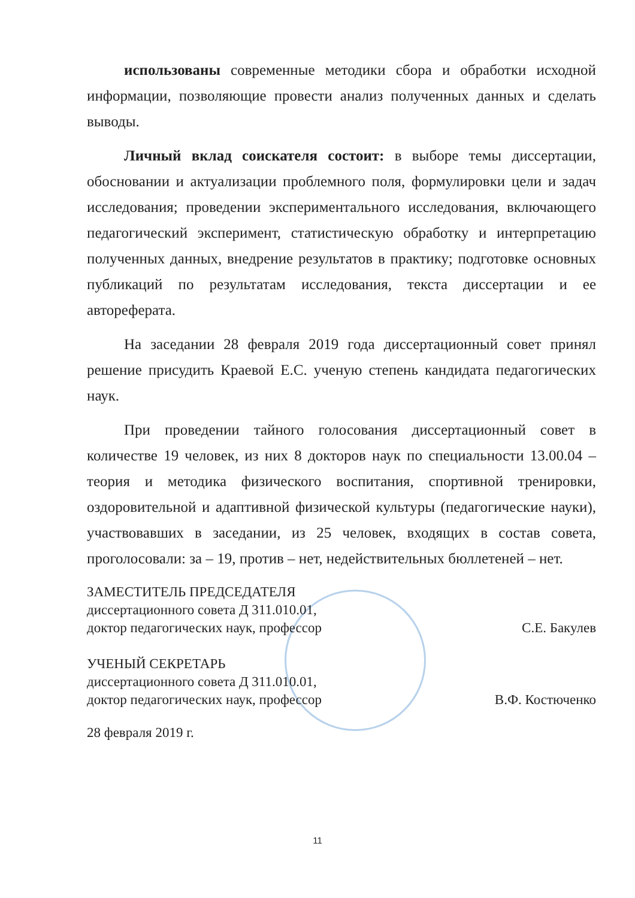использованы современные методики сбора и обработки исходной информации, позволяющие провести анализ полученных данных и сделать выводы.
Личный вклад соискателя состоит: в выборе темы диссертации, обосновании и актуализации проблемного поля, формулировки цели и задач исследования; проведении экспериментального исследования, включающего педагогический эксперимент, статистическую обработку и интерпретацию полученных данных, внедрение результатов в практику; подготовке основных публикаций по результатам исследования, текста диссертации и ее автореферата.
На заседании 28 февраля 2019 года диссертационный совет принял решение присудить Краевой Е.С. ученую степень кандидата педагогических наук.
При проведении тайного голосования диссертационный совет в количестве 19 человек, из них 8 докторов наук по специальности 13.00.04 – теория и методика физического воспитания, спортивной тренировки, оздоровительной и адаптивной физической культуры (педагогические науки), участвовавших в заседании, из 25 человек, входящих в состав совета, проголосовали: за – 19, против – нет, недействительных бюллетеней – нет.
ЗАМЕСТИТЕЛЬ ПРЕДСЕДАТЕЛЯ
диссертационного совета Д 311.010.01,
доктор педагогических наук, профессор С.Е. Бакулев
УЧЕНЫЙ СЕКРЕТАРЬ
диссертационного совета Д 311.010.01,
доктор педагогических наук, профессор В.Ф. Костюченко
28 февраля 2019 г.
11